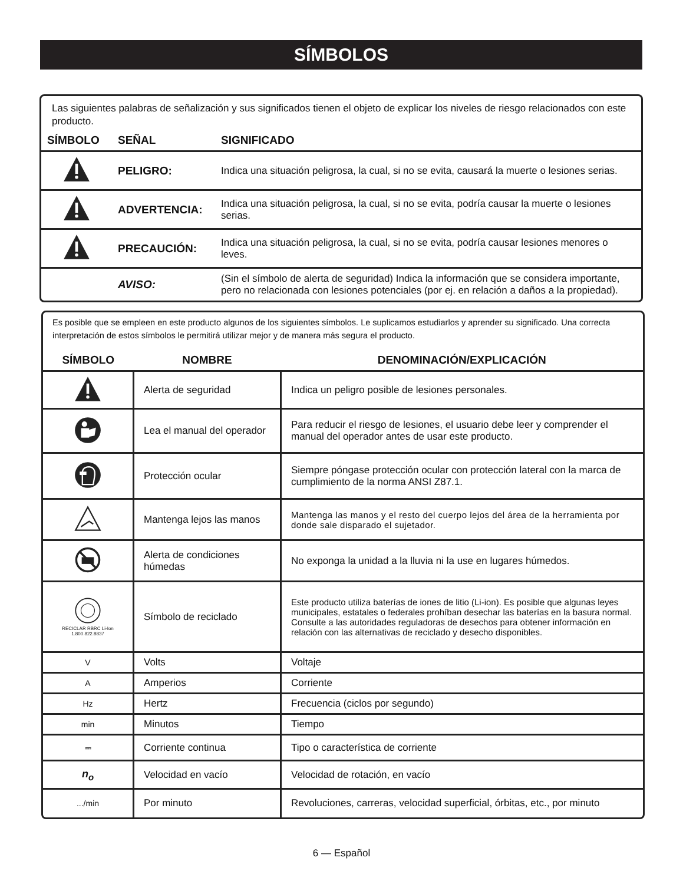SÍMBOLOS
Las siguientes palabras de señalización y sus significados tienen el objeto de explicar los niveles de riesgo relacionados con este producto.
| SÍMBOLO | SEÑAL | SIGNIFICADO |
| --- | --- | --- |
| | PELIGRO: | Indica una situación peligrosa, la cual, si no se evita, causará la muerte o lesiones serias. |
| | ADVERTENCIA: | Indica una situación peligrosa, la cual, si no se evita, podría causar la muerte o lesiones serias. |
| | PRECAUCIÓN: | Indica una situación peligrosa, la cual, si no se evita, podría causar lesiones menores o leves. |
| | AVISO: | (Sin el símbolo de alerta de seguridad) Indica la información que se considera importante, pero no relacionada con lesiones potenciales (por ej. en relación a daños a la propiedad). |
Es posible que se empleen en este producto algunos de los siguientes símbolos. Le suplicamos estudiarlos y aprender su significado. Una correcta interpretación de estos símbolos le permitirá utilizar mejor y de manera más segura el producto.
| SÍMBOLO | NOMBRE | DENOMINACIÓN/EXPLICACIÓN |
| --- | --- | --- |
| | Alerta de seguridad | Indica un peligro posible de lesiones personales. |
| | Lea el manual del operador | Para reducir el riesgo de lesiones, el usuario debe leer y comprender el manual del operador antes de usar este producto. |
| | Protección ocular | Siempre póngase protección ocular con protección lateral con la marca de cumplimiento de la norma ANSI Z87.1. |
| | Mantenga lejos las manos | Mantenga las manos y el resto del cuerpo lejos del área de la herramienta por donde sale disparado el sujetador. |
| | Alerta de condiciones húmedas | No exponga la unidad a la lluvia ni la use en lugares húmedos. |
| RECICLAR RBRC Li-Ion 1.800.822.8837 | Símbolo de reciclado | Este producto utiliza baterías de iones de litio (Li-ion). Es posible que algunas leyes municipales, estatales o federales prohíban desechar las baterías en la basura normal. Consulte a las autoridades reguladoras de desechos para obtener información en relación con las alternativas de reciclado y desecho disponibles. |
| V | Volts | Voltaje |
| A | Amperios | Corriente |
| Hz | Hertz | Frecuencia (ciclos por segundo) |
| min | Minutos | Tiempo |
| ⎓ | Corriente continua | Tipo o característica de corriente |
| n<sub>o</sub> | Velocidad en vacío | Velocidad de rotación, en vacío |
| .../min | Por minuto | Revoluciones, carreras, velocidad superficial, órbitas, etc., por minuto |
6 — Español